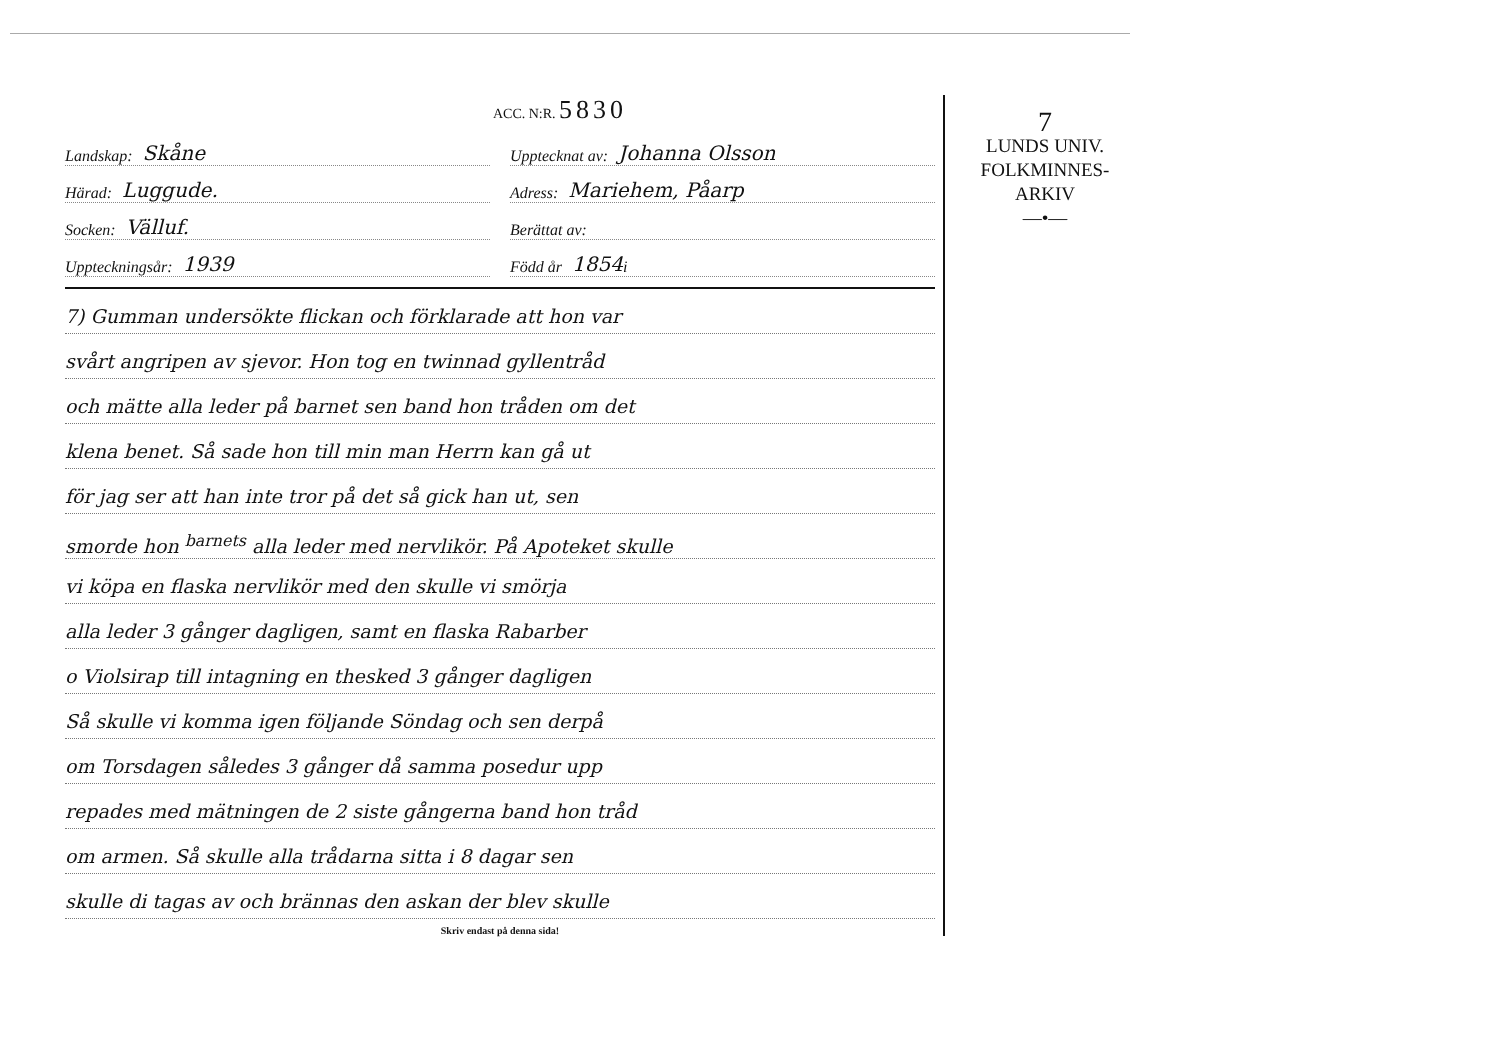ACC. N:R. 5830
Landskap: Skåne
Upptecknat av: Johanna Olsson
Härad: Luggude.
Adress: Mariehem, Påarp
Socken: Välluf.
Berättat av:
Uppteckningsår: 1939
Född år 1854 i
7) Gumman undersökte flickan och förklarade att hon var
svårt angripen av sjevor. Hon tog en twinnad gyllentråd
och mätte alla leder på barnet sen band hon tråden om det
klena benet. Så sade hon till min man Herrn kan gå ut
för jag ser att han inte tror på det så gick han ut, sen
smorde hon <sup>barnets</sup> alla leder med nervlikör. På Apoteket skulle
vi köpa en flaska nervlikör med den skulle vi smörja
alla leder 3 gånger dagligen, samt en flaska Rabarber
o Violsirap till intagning en thesked 3 gånger dagligen
Så skulle vi komma igen följande Söndag och sen derpå
om Torsdagen således 3 gånger då samma posedur upp
repades med mätningen de 2 siste gångerna band hon tråd
om armen. Så skulle alla trådarna sitta i 8 dagar sen
skulle di tagas av och brännas den askan der blev skulle
Skriv endast på denna sida!
7
LUNDS UNIV.
FOLKMINNES-
ARKIV
—•—